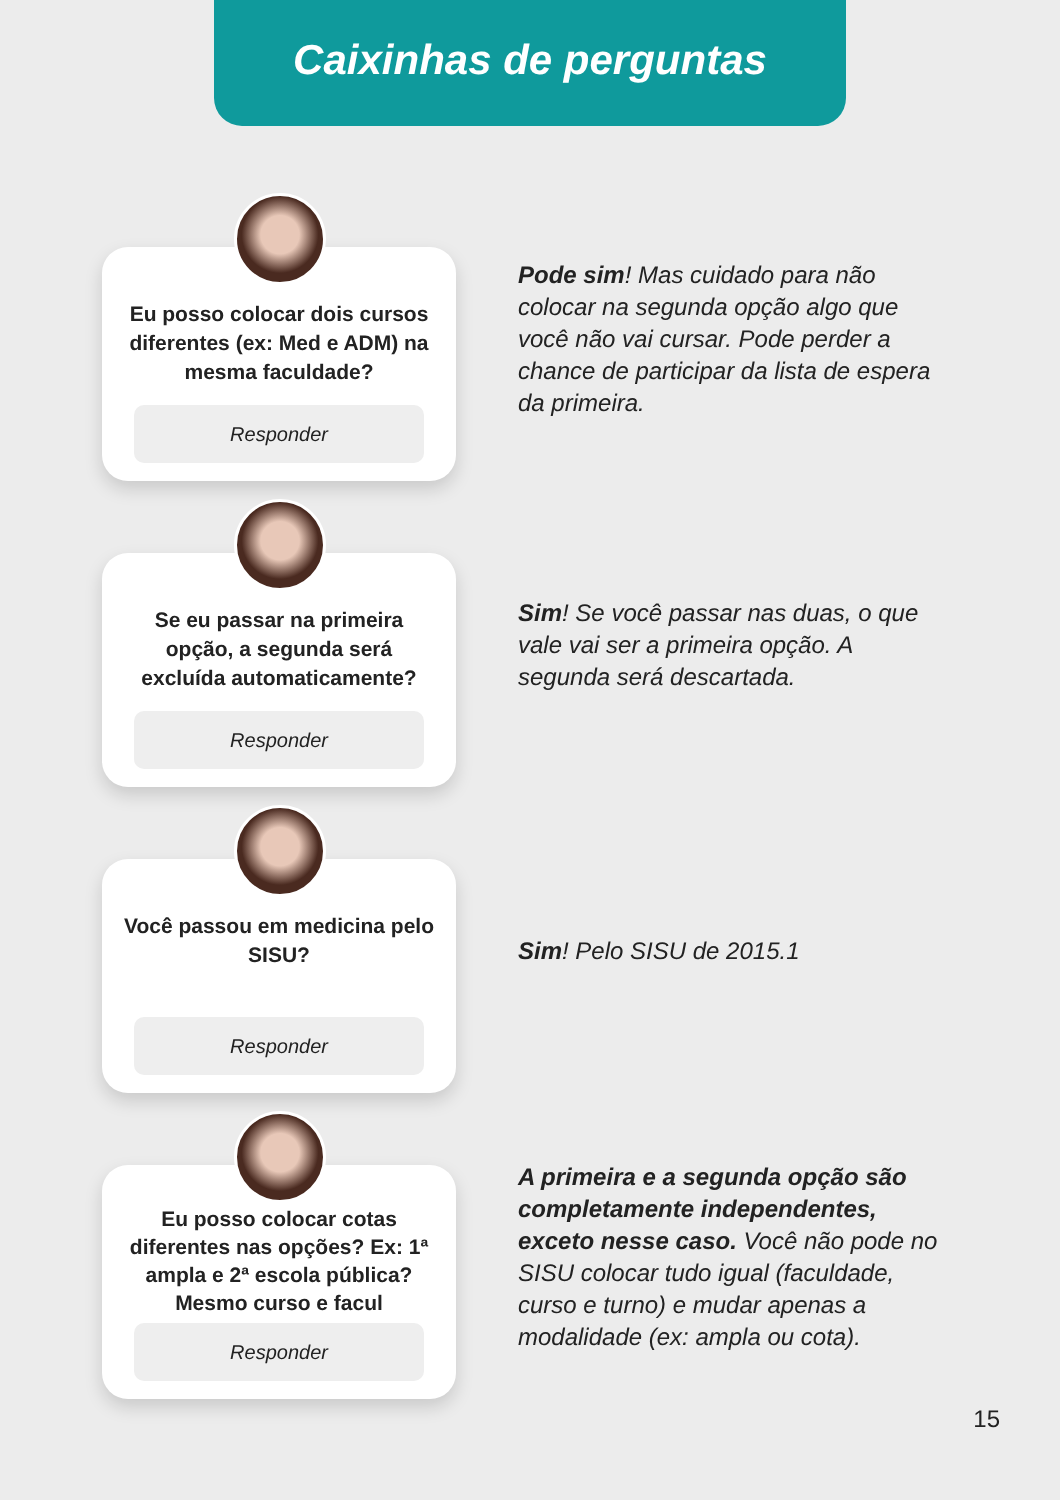Caixinhas de perguntas
Eu posso colocar dois cursos diferentes (ex: Med e ADM) na mesma faculdade?
Responder
Pode sim! Mas cuidado para não colocar na segunda opção algo que você não vai cursar. Pode perder a chance de participar da lista de espera da primeira.
Se eu passar na primeira opção, a segunda será excluída automaticamente?
Responder
Sim! Se você passar nas duas, o que vale vai ser a primeira opção. A segunda será descartada.
Você passou em medicina pelo SISU?
Responder
Sim! Pelo SISU de 2015.1
Eu posso colocar cotas diferentes nas opções? Ex: 1ª ampla e 2ª escola pública? Mesmo curso e facul
Responder
A primeira e a segunda opção são completamente independentes, exceto nesse caso. Você não pode no SISU colocar tudo igual (faculdade, curso e turno) e mudar apenas a modalidade (ex: ampla ou cota).
15